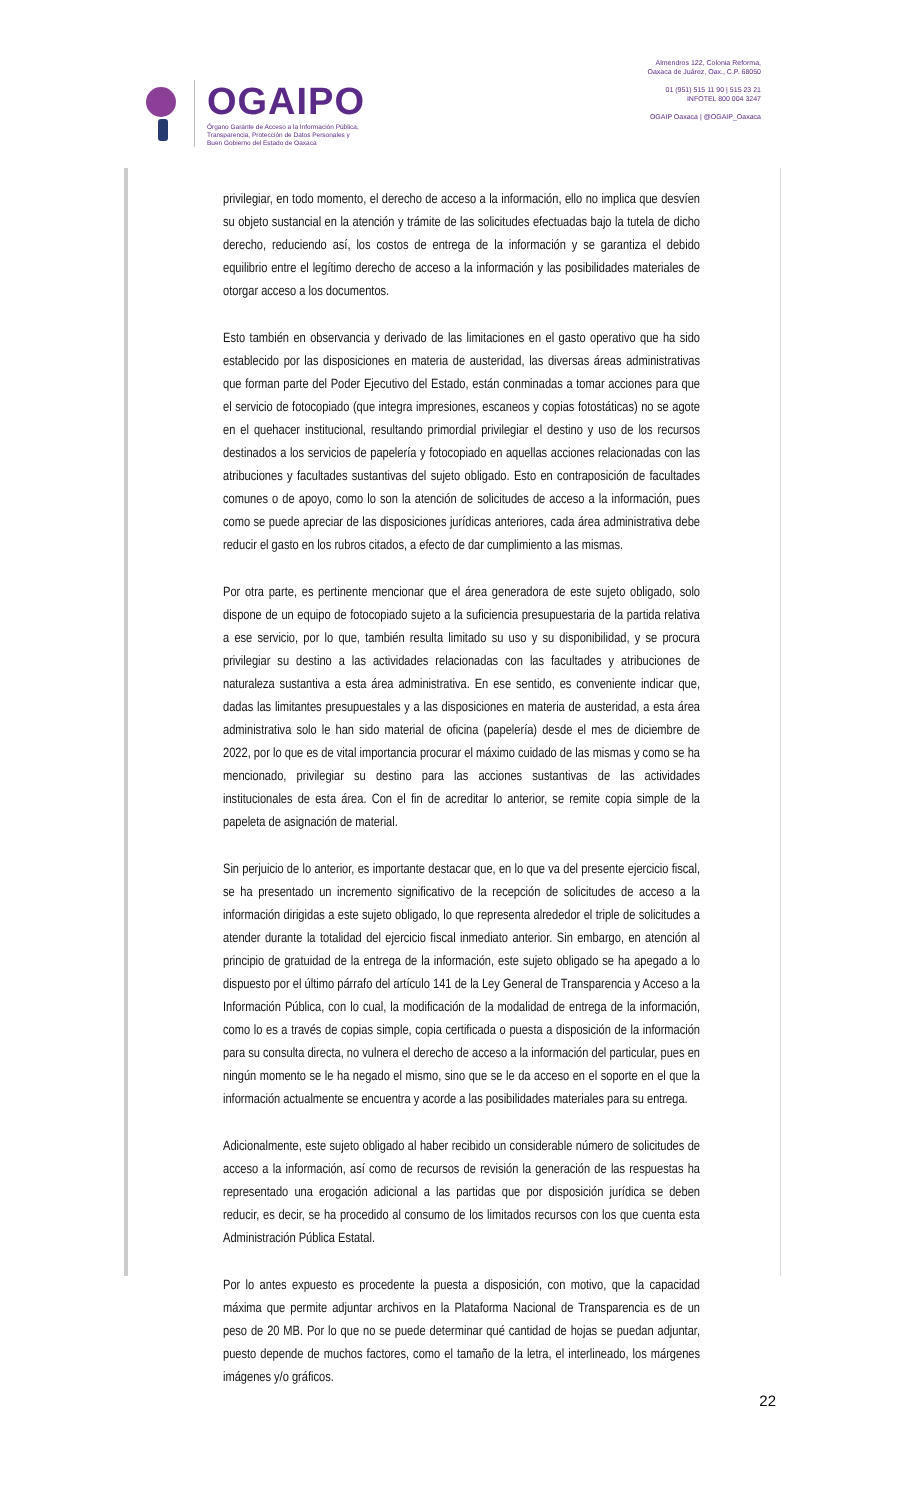OGAIPO
Órgano Garante de Acceso a la Información Pública,
Transparencia, Protección de Datos Personales y
Buen Gobierno del Estado de Oaxaca
Almendros 122, Colonia Reforma,
Oaxaca de Juárez, Oax., C.P. 68050
01 (951) 515 11 90 | 515 23 21
INFOTEL 800 004 3247
OGAIP Oaxaca | @OGAIP_Oaxaca
privilegiar, en todo momento, el derecho de acceso a la información, ello no implica que desvíen su objeto sustancial en la atención y trámite de las solicitudes efectuadas bajo la tutela de dicho derecho, reduciendo así, los costos de entrega de la información y se garantiza el debido equilibrio entre el legítimo derecho de acceso a la información y las posibilidades materiales de otorgar acceso a los documentos.
Esto también en observancia y derivado de las limitaciones en el gasto operativo que ha sido establecido por las disposiciones en materia de austeridad, las diversas áreas administrativas que forman parte del Poder Ejecutivo del Estado, están conminadas a tomar acciones para que el servicio de fotocopiado (que integra impresiones, escaneos y copias fotostáticas) no se agote en el quehacer institucional, resultando primordial privilegiar el destino y uso de los recursos destinados a los servicios de papelería y fotocopiado en aquellas acciones relacionadas con las atribuciones y facultades sustantivas del sujeto obligado. Esto en contraposición de facultades comunes o de apoyo, como lo son la atención de solicitudes de acceso a la información, pues como se puede apreciar de las disposiciones jurídicas anteriores, cada área administrativa debe reducir el gasto en los rubros citados, a efecto de dar cumplimiento a las mismas.
Por otra parte, es pertinente mencionar que el área generadora de este sujeto obligado, solo dispone de un equipo de fotocopiado sujeto a la suficiencia presupuestaria de la partida relativa a ese servicio, por lo que, también resulta limitado su uso y su disponibilidad, y se procura privilegiar su destino a las actividades relacionadas con las facultades y atribuciones de naturaleza sustantiva a esta área administrativa. En ese sentido, es conveniente indicar que, dadas las limitantes presupuestales y a las disposiciones en materia de austeridad, a esta área administrativa solo le han sido material de oficina (papelería) desde el mes de diciembre de 2022, por lo que es de vital importancia procurar el máximo cuidado de las mismas y como se ha mencionado, privilegiar su destino para las acciones sustantivas de las actividades institucionales de esta área. Con el fin de acreditar lo anterior, se remite copia simple de la papeleta de asignación de material.
Sin perjuicio de lo anterior, es importante destacar que, en lo que va del presente ejercicio fiscal, se ha presentado un incremento significativo de la recepción de solicitudes de acceso a la información dirigidas a este sujeto obligado, lo que representa alrededor el triple de solicitudes a atender durante la totalidad del ejercicio fiscal inmediato anterior. Sin embargo, en atención al principio de gratuidad de la entrega de la información, este sujeto obligado se ha apegado a lo dispuesto por el último párrafo del artículo 141 de la Ley General de Transparencia y Acceso a la Información Pública, con lo cual, la modificación de la modalidad de entrega de la información, como lo es a través de copias simple, copia certificada o puesta a disposición de la información para su consulta directa, no vulnera el derecho de acceso a la información del particular, pues en ningún momento se le ha negado el mismo, sino que se le da acceso en el soporte en el que la información actualmente se encuentra y acorde a las posibilidades materiales para su entrega.
Adicionalmente, este sujeto obligado al haber recibido un considerable número de solicitudes de acceso a la información, así como de recursos de revisión la generación de las respuestas ha representado una erogación adicional a las partidas que por disposición jurídica se deben reducir, es decir, se ha procedido al consumo de los limitados recursos con los que cuenta esta Administración Pública Estatal.
Por lo antes expuesto es procedente la puesta a disposición, con motivo, que la capacidad máxima que permite adjuntar archivos en la Plataforma Nacional de Transparencia es de un peso de 20 MB. Por lo que no se puede determinar qué cantidad de hojas se puedan adjuntar, puesto depende de muchos factores, como el tamaño de la letra, el interlineado, los márgenes imágenes y/o gráficos.
22